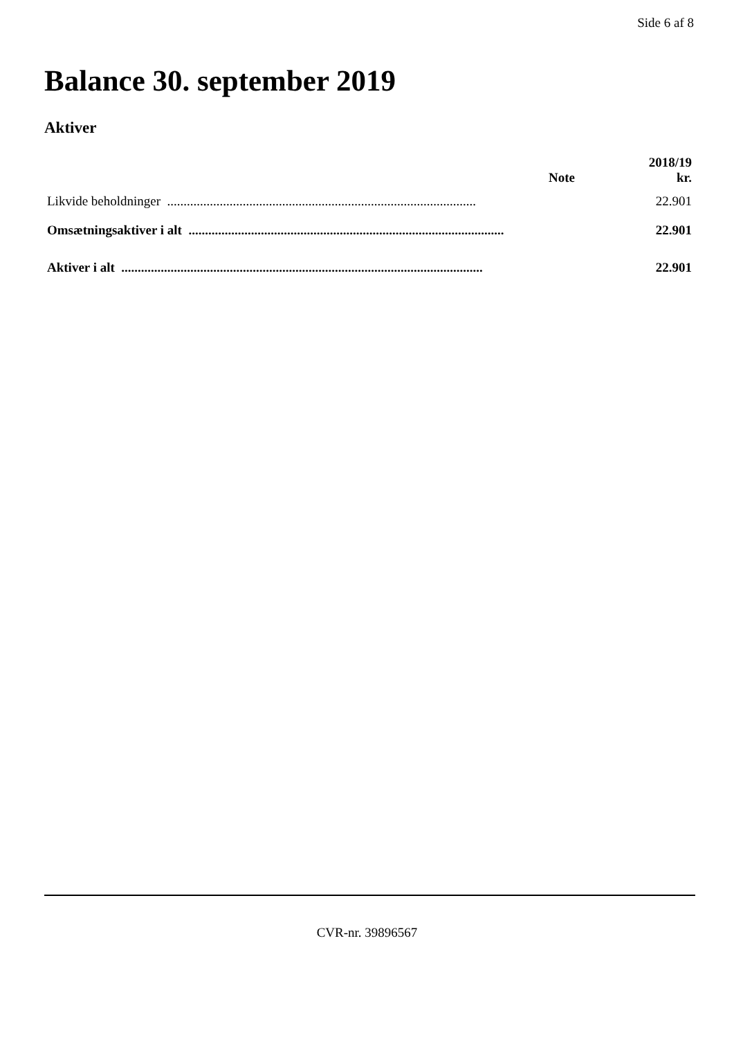Side 6 af 8
Balance 30. september 2019
Aktiver
| | Note | 2018/19 kr. |
| --- | --- | --- |
| Likvide beholdninger .............................................................................................. | | 22.901 |
| Omsætningsaktiver i alt ................................................................................................. | | 22.901 |
| Aktiver i alt .............................................................................................................. | | 22.901 |
CVR-nr. 39896567